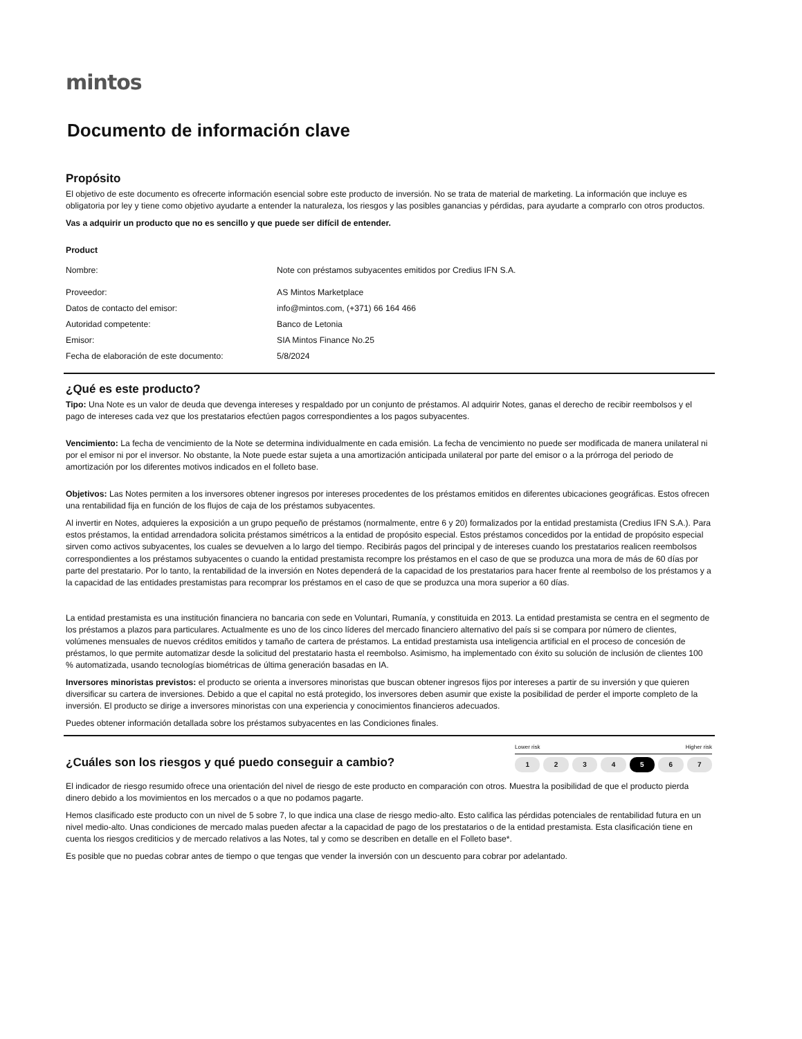mintos
Documento de información clave
Propósito
El objetivo de este documento es ofrecerte información esencial sobre este producto de inversión. No se trata de material de marketing. La información que incluye es obligatoria por ley y tiene como objetivo ayudarte a entender la naturaleza, los riesgos y las posibles ganancias y pérdidas, para ayudarte a comprarlo con otros productos.
Vas a adquirir un producto que no es sencillo y que puede ser difícil de entender.
Product
| Nombre: | Note con préstamos subyacentes emitidos por Credius IFN S.A. |
| Proveedor: | AS Mintos Marketplace |
| Datos de contacto del emisor: | info@mintos.com, (+371) 66 164 466 |
| Autoridad competente: | Banco de Letonia |
| Emisor: | SIA Mintos Finance No.25 |
| Fecha de elaboración de este documento: | 5/8/2024 |
¿Qué es este producto?
Tipo: Una Note es un valor de deuda que devenga intereses y respaldado por un conjunto de préstamos. Al adquirir Notes, ganas el derecho de recibir reembolsos y el pago de intereses cada vez que los prestatarios efectúen pagos correspondientes a los pagos subyacentes.
Vencimiento: La fecha de vencimiento de la Note se determina individualmente en cada emisión. La fecha de vencimiento no puede ser modificada de manera unilateral ni por el emisor ni por el inversor. No obstante, la Note puede estar sujeta a una amortización anticipada unilateral por parte del emisor o a la prórroga del periodo de amortización por los diferentes motivos indicados en el folleto base.
Objetivos: Las Notes permiten a los inversores obtener ingresos por intereses procedentes de los préstamos emitidos en diferentes ubicaciones geográficas. Estos ofrecen una rentabilidad fija en función de los flujos de caja de los préstamos subyacentes.
Al invertir en Notes, adquieres la exposición a un grupo pequeño de préstamos (normalmente, entre 6 y 20) formalizados por la entidad prestamista (Credius IFN S.A.). Para estos préstamos, la entidad arrendadora solicita préstamos simétricos a la entidad de propósito especial. Estos préstamos concedidos por la entidad de propósito especial sirven como activos subyacentes, los cuales se devuelven a lo largo del tiempo. Recibirás pagos del principal y de intereses cuando los prestatarios realicen reembolsos correspondientes a los préstamos subyacentes o cuando la entidad prestamista recompre los préstamos en el caso de que se produzca una mora de más de 60 días por parte del prestatario. Por lo tanto, la rentabilidad de la inversión en Notes dependerá de la capacidad de los prestatarios para hacer frente al reembolso de los préstamos y a la capacidad de las entidades prestamistas para recomprar los préstamos en el caso de que se produzca una mora superior a 60 días.
La entidad prestamista es una institución financiera no bancaria con sede en Voluntari, Rumanía, y constituida en 2013. La entidad prestamista se centra en el segmento de los préstamos a plazos para particulares. Actualmente es uno de los cinco líderes del mercado financiero alternativo del país si se compara por número de clientes, volúmenes mensuales de nuevos créditos emitidos y tamaño de cartera de préstamos. La entidad prestamista usa inteligencia artificial en el proceso de concesión de préstamos, lo que permite automatizar desde la solicitud del prestatario hasta el reembolso. Asimismo, ha implementado con éxito su solución de inclusión de clientes 100 % automatizada, usando tecnologías biométricas de última generación basadas en IA.
Inversores minoristas previstos: el producto se orienta a inversores minoristas que buscan obtener ingresos fijos por intereses a partir de su inversión y que quieren diversificar su cartera de inversiones. Debido a que el capital no está protegido, los inversores deben asumir que existe la posibilidad de perder el importe completo de la inversión. El producto se dirige a inversores minoristas con una experiencia y conocimientos financieros adecuados.
Puedes obtener información detallada sobre los préstamos subyacentes en las Condiciones finales.
¿Cuáles son los riesgos y qué puedo conseguir a cambio?
Lower risk Higher risk
1 2 3 4 5 6 7
El indicador de riesgo resumido ofrece una orientación del nivel de riesgo de este producto en comparación con otros. Muestra la posibilidad de que el producto pierda dinero debido a los movimientos en los mercados o a que no podamos pagarte.
Hemos clasificado este producto con un nivel de 5 sobre 7, lo que indica una clase de riesgo medio-alto. Esto califica las pérdidas potenciales de rentabilidad futura en un nivel medio-alto. Unas condiciones de mercado malas pueden afectar a la capacidad de pago de los prestatarios o de la entidad prestamista. Esta clasificación tiene en cuenta los riesgos crediticios y de mercado relativos a las Notes, tal y como se describen en detalle en el Folleto base*.
Es posible que no puedas cobrar antes de tiempo o que tengas que vender la inversión con un descuento para cobrar por adelantado.